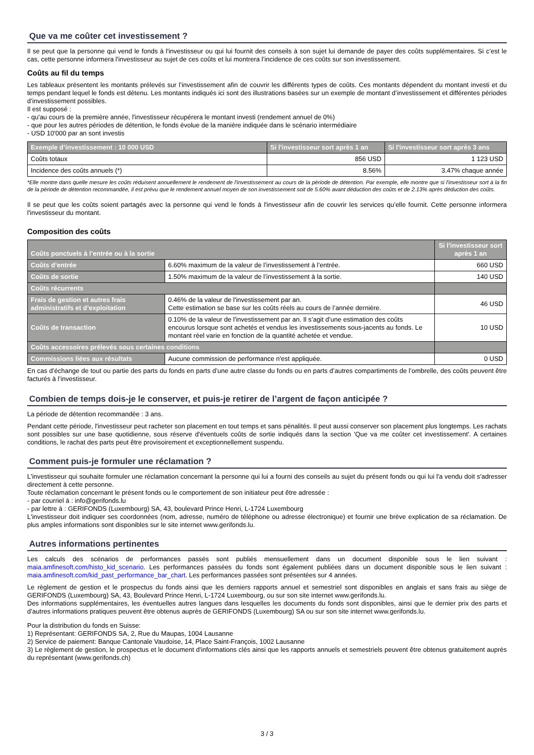Que va me coûter cet investissement ?
Il se peut que la personne qui vend le fonds à l'investisseur ou qui lui fournit des conseils à son sujet lui demande de payer des coûts supplémentaires. Si c’est le cas, cette personne informera l'investisseur au sujet de ces coûts et lui montrera l’incidence de ces coûts sur son investissement.
Coûts au fil du temps
Les tableaux présentent les montants prélevés sur l’investissement afin de couvrir les différents types de coûts. Ces montants dépendent du montant investi et du temps pendant lequel le fonds est détenu. Les montants indiqués ici sont des illustrations basées sur un exemple de montant d’investissement et différentes périodes d’investissement possibles.
Il est supposé :
- qu'au cours de la première année, l'investisseur récupérera le montant investi (rendement annuel de 0%)
- que pour les autres périodes de détention, le fonds évolue de la manière indiquée dans le scénario intermédiaire
- USD 10'000 par an sont investis
| Exemple d’investissement : 10 000 USD | Si l'investisseur sort après 1 an | Si l'investisseur sort après 3 ans |
| --- | --- | --- |
| Coûts totaux | 856 USD | 1 123 USD |
| Incidence des coûts annuels (*) | 8.56% | 3.47% chaque année |
*Elle montre dans quelle mesure les coûts réduisent annuellement le rendement de l'investissement au cours de la période de détention. Par exemple, elle montre que si l'investisseur sort à la fin de la période de détention recommandée, il est prévu que le rendement annuel moyen de son investissement soit de 5.60% avant déduction des coûts et de 2.13% après déduction des coûts.
Il se peut que les coûts soient partagés avec la personne qui vend le fonds à l'investisseur afin de couvrir les services qu’elle fournit. Cette personne informera l'investisseur du montant.
Composition des coûts
| Coûts ponctuels à l’entrée ou à la sortie | | Si l'investisseur sort après 1 an |
| --- | --- | --- |
| Coûts d’entrée | 6.60% maximum de la valeur de l’investissement à l’entrée. | 660 USD |
| Coûts de sortie | 1.50% maximum de la valeur de l’investissement à la sortie. | 140 USD |
| Coûts récurrents | | |
| Frais de gestion et autres frais administratifs et d’exploitation | 0.46% de la valeur de l'investissement par an. Cette estimation se base sur les coûts réels au cours de l’année dernière. | 46 USD |
| Coûts de transaction | 0.10% de la valeur de l'investissement par an. Il s’agit d’une estimation des coûts encourus lorsque sont achetés et vendus les investissements sous-jacents au fonds. Le montant réel varie en fonction de la quantité achetée et vendue. | 10 USD |
| Coûts accessoires prélevés sous certaines conditions | | |
| Commissions liées aux résultats | Aucune commission de performance n'est appliquée. | 0 USD |
En cas d’échange de tout ou partie des parts du fonds en parts d’une autre classe du fonds ou en parts d’autres compartiments de l’ombrelle, des coûts peuvent être facturés à l’investisseur.
Combien de temps dois-je le conserver, et puis-je retirer de l’argent de façon anticipée ?
La période de détention recommandée : 3 ans.
Pendant cette période, l'investisseur peut racheter son placement en tout temps et sans pénalités. Il peut aussi conserver son placement plus longtemps. Les rachats sont possibles sur une base quotidienne, sous réserve d'éventuels coûts de sortie indiqués dans la section 'Que va me coûter cet investissement'. A certaines conditions, le rachat des parts peut être provisoirement et exceptionnellement suspendu.
Comment puis-je formuler une réclamation ?
L'investisseur qui souhaite formuler une réclamation concernant la personne qui lui a fourni des conseils au sujet du présent fonds ou qui lui l'a vendu doit s'adresser directement à cette personne.
Toute réclamation concernant le présent fonds ou le comportement de son initiateur peut être adressée :
- par courriel à : info@gerifonds.lu
- par lettre à : GERIFONDS (Luxembourg) SA, 43, boulevard Prince Henri, L-1724 Luxembourg
L'investisseur doit indiquer ses coordonnées (nom, adresse, numéro de téléphone ou adresse électronique) et fournir une brève explication de sa réclamation. De plus amples informations sont disponibles sur le site internet www.gerifonds.lu.
Autres informations pertinentes
Les calculs des scénarios de performances passés sont publiés mensuellement dans un document disponible sous le lien suivant : maia.amfinesoft.com/histo_kid_scenario. Les performances passées du fonds sont également publiées dans un document disponible sous le lien suivant : maia.amfinesoft.com/kid_past_performance_bar_chart. Les performances passées sont présentées sur 4 années.
Le règlement de gestion et le prospectus du fonds ainsi que les derniers rapports annuel et semestriel sont disponibles en anglais et sans frais au siège de GERIFONDS (Luxembourg) SA, 43, Boulevard Prince Henri, L-1724 Luxembourg, ou sur son site internet www.gerifonds.lu.
Des informations supplémentaires, les éventuelles autres langues dans lesquelles les documents du fonds sont disponibles, ainsi que le dernier prix des parts et d’autres informations pratiques peuvent être obtenus auprès de GERIFONDS (Luxembourg) SA ou sur son site internet www.gerifonds.lu.
Pour la distribution du fonds en Suisse:
1) Représentant: GERIFONDS SA, 2, Rue du Maupas, 1004 Lausanne
2) Service de paiement: Banque Cantonale Vaudoise, 14, Place Saint-François, 1002 Lausanne
3) Le règlement de gestion, le prospectus et le document d'informations clés ainsi que les rapports annuels et semestriels peuvent être obtenus gratuitement auprès du représentant (www.gerifonds.ch)
3 / 3